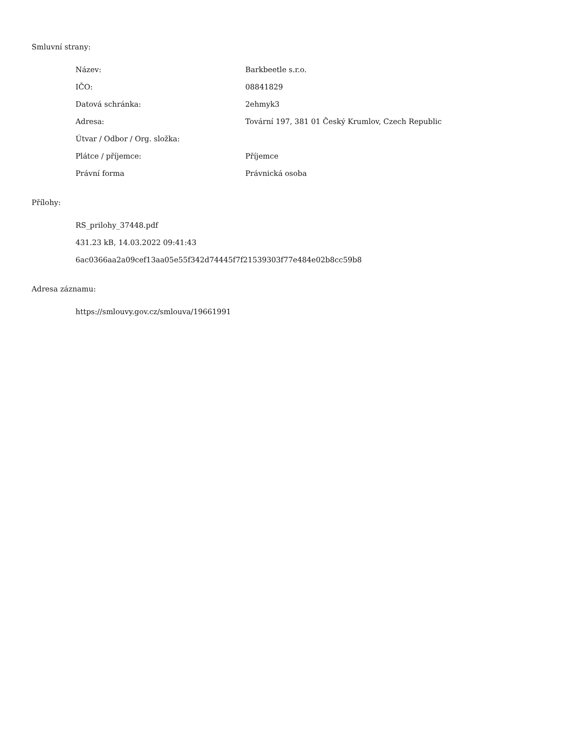Smluvní strany:
| Název: | Barkbeetle s.r.o. |
| IČO: | 08841829 |
| Datová schránka: | 2ehmyk3 |
| Adresa: | Tovární 197, 381 01 Český Krumlov, Czech Republic |
| Útvar / Odbor / Org. složka: | |
| Plátce / příjemce: | Příjemce |
| Právní forma | Právnická osoba |
Přílohy:
RS_prilohy_37448.pdf
431.23 kB, 14.03.2022 09:41:43
6ac0366aa2a09cef13aa05e55f342d74445f7f21539303f77e484e02b8cc59b8
Adresa záznamu:
https://smlouvy.gov.cz/smlouva/19661991